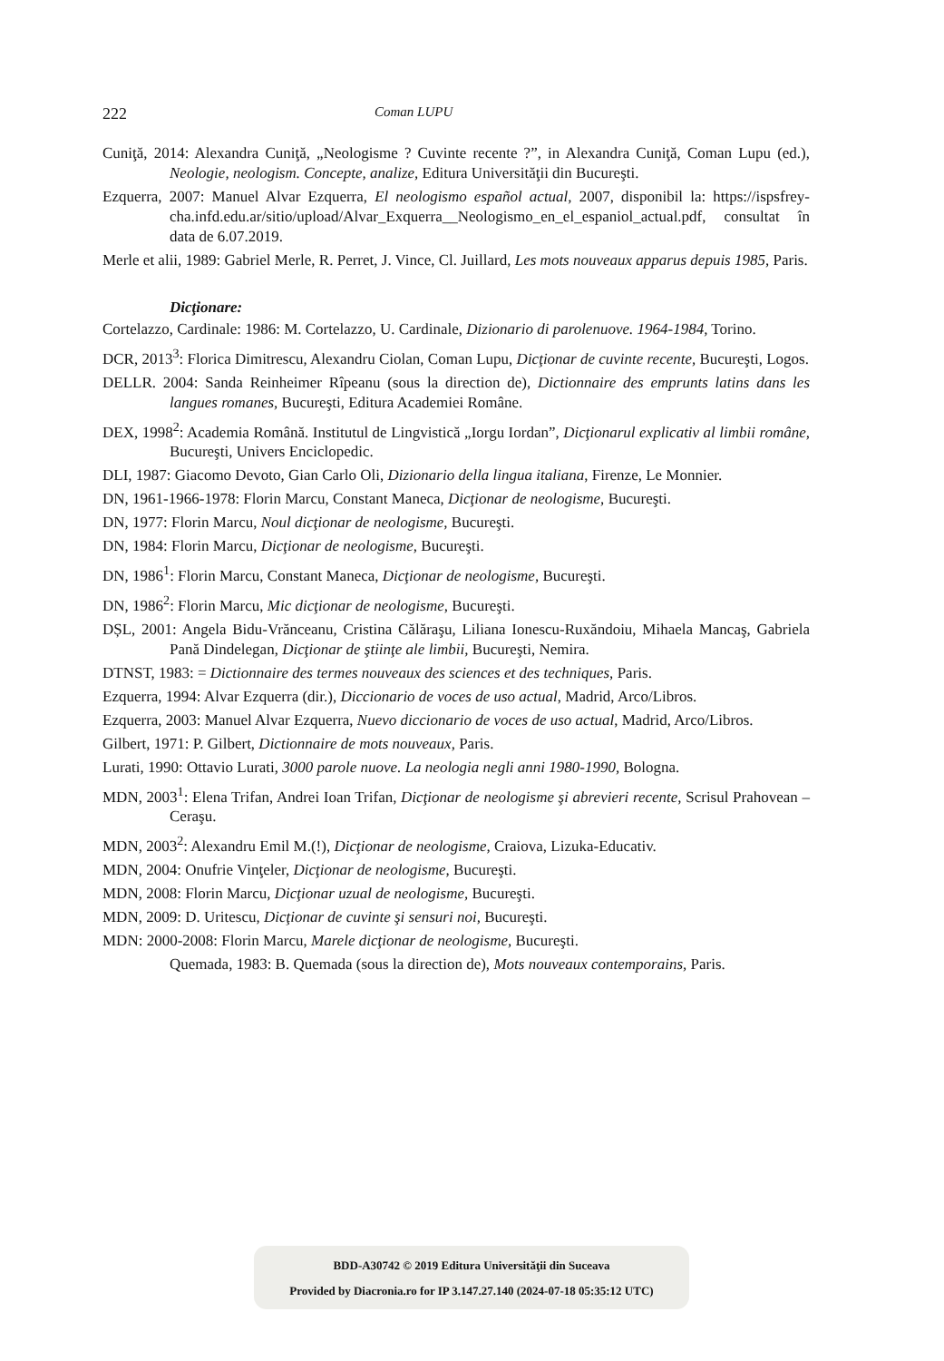222 Coman LUPU
Cuniţă, 2014: Alexandra Cuniţă, „Neologisme ? Cuvinte recente ?”, in Alexandra Cuniţă, Coman Lupu (ed.), Neologie, neologism. Concepte, analize, Editura Universităţii din Bucureşti.
Ezquerra, 2007: Manuel Alvar Ezquerra, El neologismo español actual, 2007, disponibil la: https://ispsfrey-cha.infd.edu.ar/sitio/upload/Alvar_Exquerra__Neologismo_en_el_espaniol_actual.pdf, consultat în data de 6.07.2019.
Merle et alii, 1989: Gabriel Merle, R. Perret, J. Vince, Cl. Juillard, Les mots nouveaux apparus depuis 1985, Paris.
Dicţionare:
Cortelazzo, Cardinale: 1986: M. Cortelazzo, U. Cardinale, Dizionario di parolenuove. 1964-1984, Torino.
DCR, 2013<sup>3</sup>: Florica Dimitrescu, Alexandru Ciolan, Coman Lupu, Dicţionar de cuvinte recente, Bucureşti, Logos.
DELLR. 2004: Sanda Reinheimer Rîpeanu (sous la direction de), Dictionnaire des emprunts latins dans les langues romanes, Bucureşti, Editura Academiei Române.
DEX, 1998<sup>2</sup>: Academia Română. Institutul de Lingvistică „Iorgu Iordan”, Dicţionarul explicativ al limbii române, Bucureşti, Univers Enciclopedic.
DLI, 1987: Giacomo Devoto, Gian Carlo Oli, Dizionario della lingua italiana, Firenze, Le Monnier.
DN, 1961-1966-1978: Florin Marcu, Constant Maneca, Dicţionar de neologisme, Bucureşti.
DN, 1977: Florin Marcu, Noul dicţionar de neologisme, Bucureşti.
DN, 1984: Florin Marcu, Dicţionar de neologisme, Bucureşti.
DN, 1986<sup>1</sup>: Florin Marcu, Constant Maneca, Dicţionar de neologisme, Bucureşti.
DN, 1986<sup>2</sup>: Florin Marcu, Mic dicţionar de neologisme, Bucureşti.
DȘL, 2001: Angela Bidu-Vrănceanu, Cristina Călăraşu, Liliana Ionescu-Ruxăndoiu, Mihaela Mancaş, Gabriela Pană Dindelegan, Dicţionar de ştiinţe ale limbii, Bucureşti, Nemira.
DTNST, 1983: = Dictionnaire des termes nouveaux des sciences et des techniques, Paris.
Ezquerra, 1994: Alvar Ezquerra (dir.), Diccionario de voces de uso actual, Madrid, Arco/Libros.
Ezquerra, 2003: Manuel Alvar Ezquerra, Nuevo diccionario de voces de uso actual, Madrid, Arco/Libros.
Gilbert, 1971: P. Gilbert, Dictionnaire de mots nouveaux, Paris.
Lurati, 1990: Ottavio Lurati, 3000 parole nuove. La neologia negli anni 1980-1990, Bologna.
MDN, 2003<sup>1</sup>: Elena Trifan, Andrei Ioan Trifan, Dicţionar de neologisme şi abrevieri recente, Scrisul Prahovean – Ceraşu.
MDN, 2003<sup>2</sup>: Alexandru Emil M.(!), Dicţionar de neologisme, Craiova, Lizuka-Educativ.
MDN, 2004: Onufrie Vinţeler, Dicţionar de neologisme, Bucureşti.
MDN, 2008: Florin Marcu, Dicţionar uzual de neologisme, Bucureşti.
MDN, 2009: D. Uritescu, Dicţionar de cuvinte şi sensuri noi, Bucureşti.
MDN: 2000-2008: Florin Marcu, Marele dicţionar de neologisme, Bucureşti.
Quemada, 1983: B. Quemada (sous la direction de), Mots nouveaux contemporains, Paris.
BDD-A30742 © 2019 Editura Universităţii din Suceava
Provided by Diacronia.ro for IP 3.147.27.140 (2024-07-18 05:35:12 UTC)